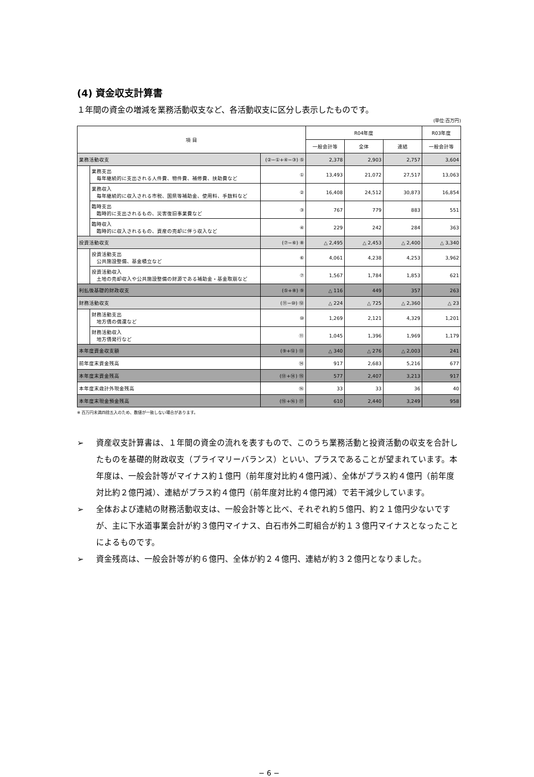(4) 資金収支計算書
１年間の資金の増減を業務活動収支など、各活動収支に区分し表示したものです。
(単位:百万円)
| 項 目 | | | R04年度 | | | R03年度 |
| --- | --- | --- | --- | --- | --- | --- |
| | | | 一般会計等 | 全体 | 連結 | 一般会計等 |
| 業務活動収支 | | (②−①+④−③) ⑤ | 2,378 | 2,903 | 2,757 | 3,604 |
| | 業務支出 毎年継続的に支出される人件費、物件費、補修費、扶助費など | ① | 13,493 | 21,072 | 27,517 | 13,063 |
| | 業務収入 毎年継続的に収入される市税、国県等補助金、使用料、手数料など | ② | 16,408 | 24,512 | 30,873 | 16,854 |
| | 臨時支出 臨時的に支出されるもの、災害復旧事業費など | ③ | 767 | 779 | 883 | 551 |
| | 臨時収入 臨時的に収入されるもの、資産の売却に伴う収入など | ④ | 229 | 242 | 284 | 363 |
| 投資活動収支 | | (⑦−⑥) ⑧ | △ 2,495 | △ 2,453 | △ 2,400 | △ 3,340 |
| | 投資活動支出 公共施設整備、基金積立など | ⑥ | 4,061 | 4,238 | 4,253 | 3,962 |
| | 投資活動収入 土地の売却収入や公共施設整備の財源である補助金・基金取崩など | ⑦ | 1,567 | 1,784 | 1,853 | 621 |
| 利払後基礎的財政収支 | | (⑤+⑧) ⑨ | △ 116 | 449 | 357 | 263 |
| 財務活動収支 | | (⑪−⑩) ⑫ | △ 224 | △ 725 | △ 2,360 | △ 23 |
| | 財務活動支出 地方債の償還など | ⑩ | 1,269 | 2,121 | 4,329 | 1,201 |
| | 財務活動収入 地方債発行など | ⑪ | 1,045 | 1,396 | 1,969 | 1,179 |
| 本年度資金収支額 | | (⑨+⑫) ⑬ | △ 340 | △ 276 | △ 2,003 | 241 |
| 前年度末資金残高 | | ⑭ | 917 | 2,683 | 5,216 | 677 |
| 本年度末資金残高 | | (⑬+⑭) ⑮ | 577 | 2,407 | 3,213 | 917 |
| 本年度末歳計外現金残高 | | ⑯ | 33 | 33 | 36 | 40 |
| 本年度末現金預金残高 | | (⑮+⑯) ⑰ | 610 | 2,440 | 3,249 | 958 |
※ 百万円未満四捨五入のため、数値が一致しない場合があります。
➢ 資産収支計算書は、１年間の資金の流れを表すもので、このうち業務活動と投資活動の収支を合計したものを基礎的財政収支（プライマリーバランス）といい、プラスであることが望まれています。本年度は、一般会計等がマイナス約１億円（前年度対比約４億円減）、全体がプラス約４億円（前年度対比約２億円減）、連結がプラス約４億円（前年度対比約４億円減）で若干減少しています。
➢ 全体および連結の財務活動収支は、一般会計等と比べ、それぞれ約５億円、約２１億円少ないですが、主に下水道事業会計が約３億円マイナス、白石市外二町組合が約１３億円マイナスとなったことによるものです。
➢ 資金残高は、一般会計等が約６億円、全体が約２４億円、連結が約３２億円となりました。
− 6 −